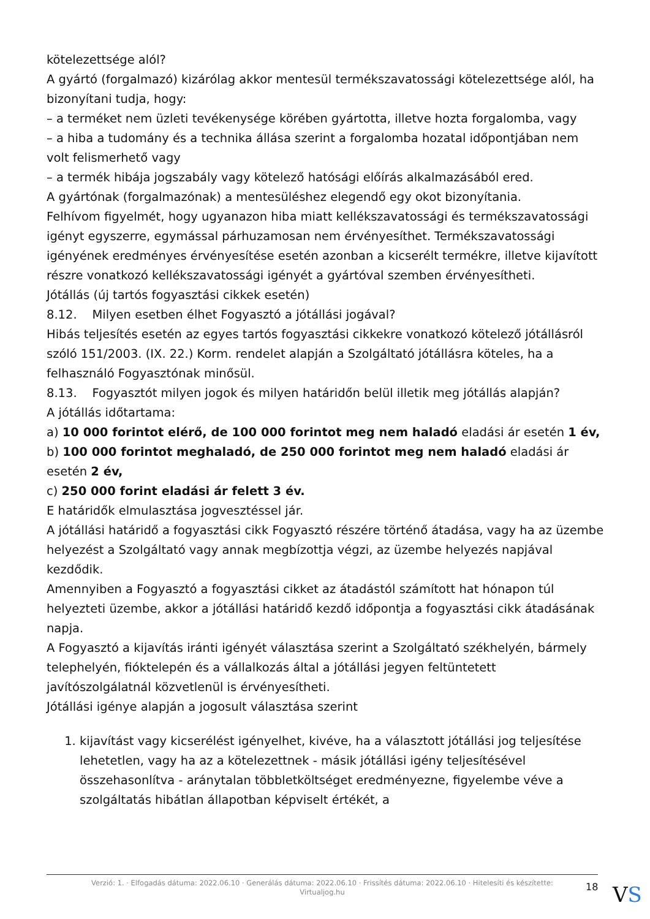kötelezettsége alól?
A gyártó (forgalmazó) kizárólag akkor mentesül termékszavatossági kötelezettsége alól, ha bizonyítani tudja, hogy:
– a terméket nem üzleti tevékenysége körében gyártotta, illetve hozta forgalomba, vagy
– a hiba a tudomány és a technika állása szerint a forgalomba hozatal időpontjában nem volt felismerhető vagy
– a termék hibája jogszabály vagy kötelező hatósági előírás alkalmazásából ered.
A gyártónak (forgalmazónak) a mentesüléshez elegendő egy okot bizonyítania.
Felhívom figyelmét, hogy ugyanazon hiba miatt kellékszavatossági és termékszavatossági igényt egyszerre, egymással párhuzamosan nem érvényesíthet. Termékszavatossági igényének eredményes érvényesítése esetén azonban a kicserélt termékre, illetve kijavított részre vonatkozó kellékszavatossági igényét a gyártóval szemben érvényesítheti.
Jótállás (új tartós fogyasztási cikkek esetén)
8.12. Milyen esetben élhet Fogyasztó a jótállási jogával?
Hibás teljesítés esetén az egyes tartós fogyasztási cikkekre vonatkozó kötelező jótállásról szóló 151/2003. (IX. 22.) Korm. rendelet alapján a Szolgáltató jótállásra köteles, ha a felhasználó Fogyasztónak minősül.
8.13. Fogyasztót milyen jogok és milyen határidőn belül illetik meg jótállás alapján?
A jótállás időtartama:
a) 10 000 forintot elérő, de 100 000 forintot meg nem haladó eladási ár esetén 1 év,
b) 100 000 forintot meghaladó, de 250 000 forintot meg nem haladó eladási ár esetén 2 év,
c) 250 000 forint eladási ár felett 3 év.
E határidők elmulasztása jogvesztéssel jár.
A jótállási határidő a fogyasztási cikk Fogyasztó részére történő átadása, vagy ha az üzembe helyezést a Szolgáltató vagy annak megbízottja végzi, az üzembe helyezés napjával kezdődik.
Amennyiben a Fogyasztó a fogyasztási cikket az átadástól számított hat hónapon túl helyezteti üzembe, akkor a jótállási határidő kezdő időpontja a fogyasztási cikk átadásának napja.
A Fogyasztó a kijavítás iránti igényét választása szerint a Szolgáltató székhelyén, bármely telephelyén, fióktelepén és a vállalkozás által a jótállási jegyen feltüntetett javítószolgálatnál közvetlenül is érvényesítheti.
Jótállási igénye alapján a jogosult választása szerint
1. kijavítást vagy kicserélést igényelhet, kivéve, ha a választott jótállási jog teljesítése lehetetlen, vagy ha az a kötelezettnek - másik jótállási igény teljesítésével összehasonlítva - aránytalan többletköltséget eredményezne, figyelembe véve a szolgáltatás hibátlan állapotban képviselt értékét, a
Verzió: 1. · Elfogadás dátuma: 2022.06.10 · Generálás dátuma: 2022.06.10 · Frissítés dátuma: 2022.06.10 · Hitelesíti és készítette: Virtualjog.hu
18
VS